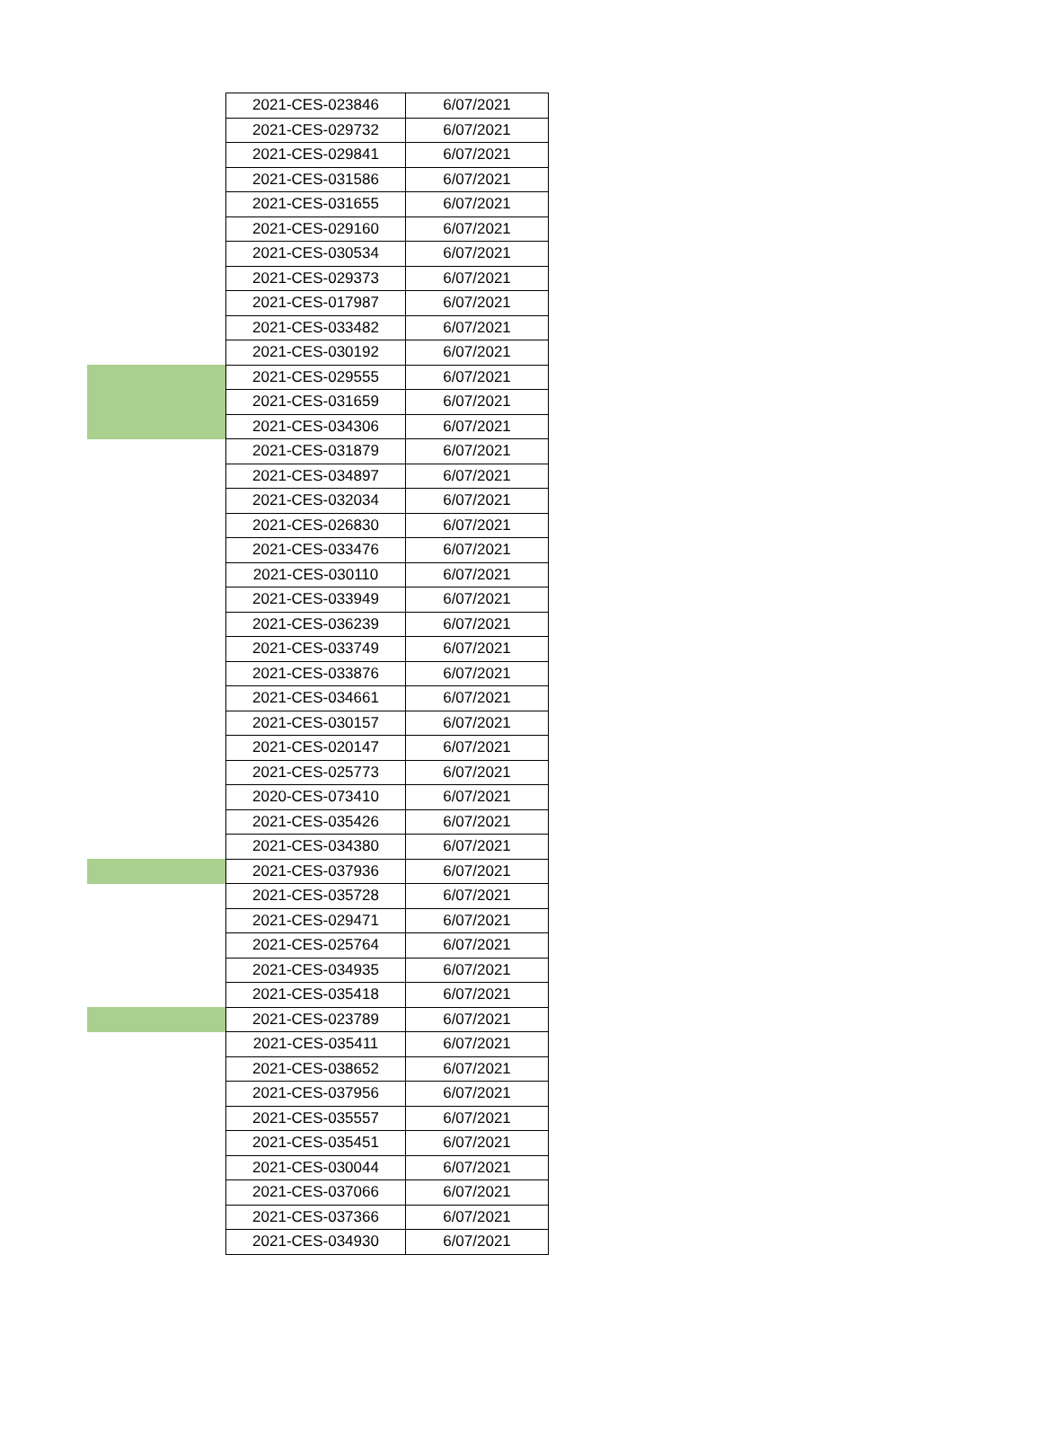| | 2021-CES-023846 | 6/07/2021 |
| | 2021-CES-029732 | 6/07/2021 |
| | 2021-CES-029841 | 6/07/2021 |
| | 2021-CES-031586 | 6/07/2021 |
| | 2021-CES-031655 | 6/07/2021 |
| | 2021-CES-029160 | 6/07/2021 |
| | 2021-CES-030534 | 6/07/2021 |
| | 2021-CES-029373 | 6/07/2021 |
| | 2021-CES-017987 | 6/07/2021 |
| | 2021-CES-033482 | 6/07/2021 |
| | 2021-CES-030192 | 6/07/2021 |
| | 2021-CES-029555 | 6/07/2021 |
| | 2021-CES-031659 | 6/07/2021 |
| | 2021-CES-034306 | 6/07/2021 |
| | 2021-CES-031879 | 6/07/2021 |
| | 2021-CES-034897 | 6/07/2021 |
| | 2021-CES-032034 | 6/07/2021 |
| | 2021-CES-026830 | 6/07/2021 |
| | 2021-CES-033476 | 6/07/2021 |
| | 2021-CES-030110 | 6/07/2021 |
| | 2021-CES-033949 | 6/07/2021 |
| | 2021-CES-036239 | 6/07/2021 |
| | 2021-CES-033749 | 6/07/2021 |
| | 2021-CES-033876 | 6/07/2021 |
| | 2021-CES-034661 | 6/07/2021 |
| | 2021-CES-030157 | 6/07/2021 |
| | 2021-CES-020147 | 6/07/2021 |
| | 2021-CES-025773 | 6/07/2021 |
| | 2020-CES-073410 | 6/07/2021 |
| | 2021-CES-035426 | 6/07/2021 |
| | 2021-CES-034380 | 6/07/2021 |
| | 2021-CES-037936 | 6/07/2021 |
| | 2021-CES-035728 | 6/07/2021 |
| | 2021-CES-029471 | 6/07/2021 |
| | 2021-CES-025764 | 6/07/2021 |
| | 2021-CES-034935 | 6/07/2021 |
| | 2021-CES-035418 | 6/07/2021 |
| | 2021-CES-023789 | 6/07/2021 |
| | 2021-CES-035411 | 6/07/2021 |
| | 2021-CES-038652 | 6/07/2021 |
| | 2021-CES-037956 | 6/07/2021 |
| | 2021-CES-035557 | 6/07/2021 |
| | 2021-CES-035451 | 6/07/2021 |
| | 2021-CES-030044 | 6/07/2021 |
| | 2021-CES-037066 | 6/07/2021 |
| | 2021-CES-037366 | 6/07/2021 |
| | 2021-CES-034930 | 6/07/2021 |